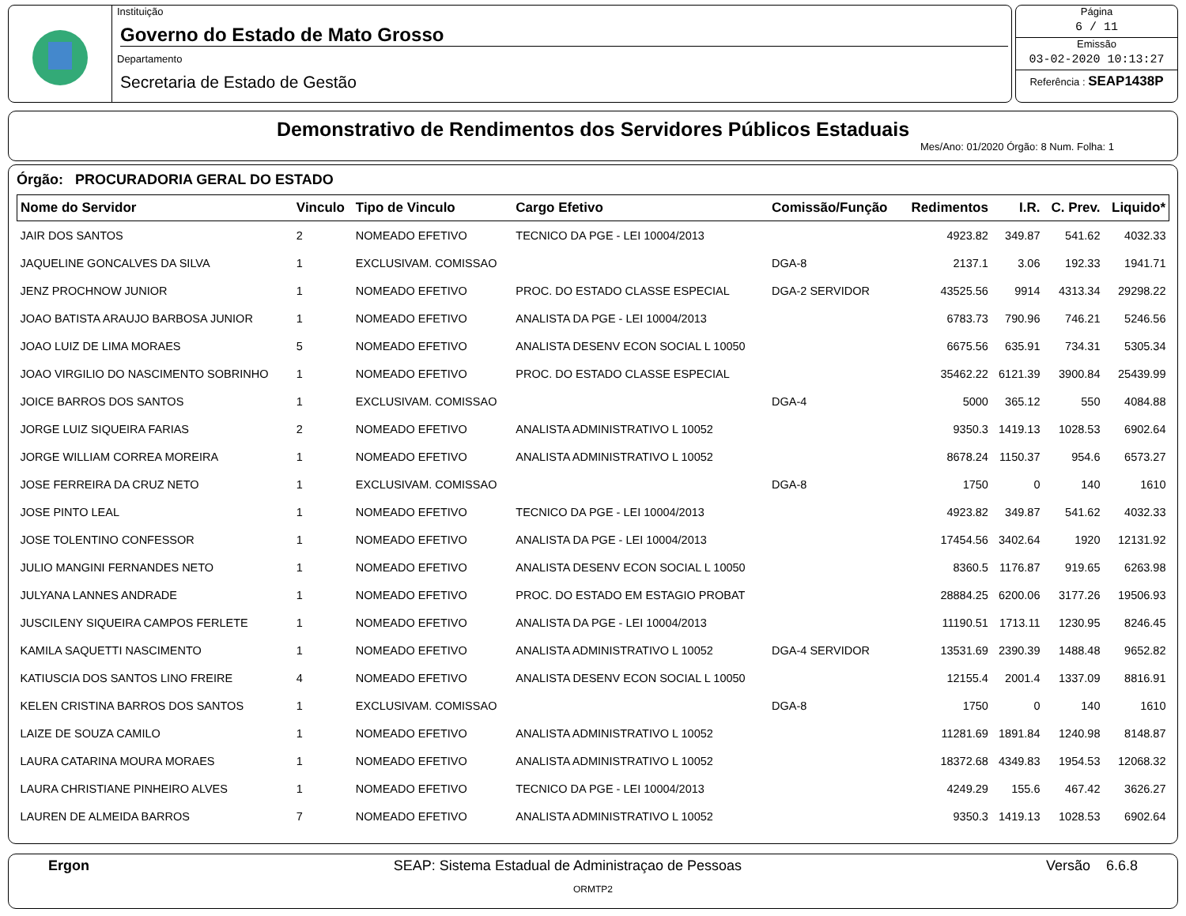Instituição
Governo do Estado de Mato Grosso
Departamento
Secretaria de Estado de Gestão
Página
6 / 11
Emissão
03-02-2020 10:13:27
Referência : SEAP1438P
Demonstrativo de Rendimentos dos Servidores Públicos Estaduais
Mes/Ano: 01/2020 Órgão: 8 Num. Folha: 1
Órgão: PROCURADORIA GERAL DO ESTADO
| Nome do Servidor | Vinculo | Tipo de Vinculo | Cargo Efetivo | Comissão/Função | Redimentos | I.R. | C. Prev. | Liquido* |
| --- | --- | --- | --- | --- | --- | --- | --- | --- |
| JAIR DOS SANTOS | 2 | NOMEADO EFETIVO | TECNICO DA PGE - LEI 10004/2013 | | 4923.82 | 349.87 | 541.62 | 4032.33 |
| JAQUELINE GONCALVES DA SILVA | 1 | EXCLUSIVAM. COMISSAO | | DGA-8 | 2137.1 | 3.06 | 192.33 | 1941.71 |
| JENZ PROCHNOW JUNIOR | 1 | NOMEADO EFETIVO | PROC. DO ESTADO CLASSE ESPECIAL | DGA-2 SERVIDOR | 43525.56 | 9914 | 4313.34 | 29298.22 |
| JOAO BATISTA ARAUJO BARBOSA JUNIOR | 1 | NOMEADO EFETIVO | ANALISTA DA PGE - LEI 10004/2013 | | 6783.73 | 790.96 | 746.21 | 5246.56 |
| JOAO LUIZ DE LIMA MORAES | 5 | NOMEADO EFETIVO | ANALISTA DESENV ECON SOCIAL L 10050 | | 6675.56 | 635.91 | 734.31 | 5305.34 |
| JOAO VIRGILIO DO NASCIMENTO SOBRINHO | 1 | NOMEADO EFETIVO | PROC. DO ESTADO CLASSE ESPECIAL | | 35462.22 | 6121.39 | 3900.84 | 25439.99 |
| JOICE BARROS DOS SANTOS | 1 | EXCLUSIVAM. COMISSAO | | DGA-4 | 5000 | 365.12 | 550 | 4084.88 |
| JORGE LUIZ SIQUEIRA FARIAS | 2 | NOMEADO EFETIVO | ANALISTA ADMINISTRATIVO L 10052 | | 9350.3 | 1419.13 | 1028.53 | 6902.64 |
| JORGE WILLIAM CORREA MOREIRA | 1 | NOMEADO EFETIVO | ANALISTA ADMINISTRATIVO L 10052 | | 8678.24 | 1150.37 | 954.6 | 6573.27 |
| JOSE FERREIRA DA CRUZ NETO | 1 | EXCLUSIVAM. COMISSAO | | DGA-8 | 1750 | 0 | 140 | 1610 |
| JOSE PINTO LEAL | 1 | NOMEADO EFETIVO | TECNICO DA PGE - LEI 10004/2013 | | 4923.82 | 349.87 | 541.62 | 4032.33 |
| JOSE TOLENTINO CONFESSOR | 1 | NOMEADO EFETIVO | ANALISTA DA PGE - LEI 10004/2013 | | 17454.56 | 3402.64 | 1920 | 12131.92 |
| JULIO MANGINI FERNANDES NETO | 1 | NOMEADO EFETIVO | ANALISTA DESENV ECON SOCIAL L 10050 | | 8360.5 | 1176.87 | 919.65 | 6263.98 |
| JULYANA LANNES ANDRADE | 1 | NOMEADO EFETIVO | PROC. DO ESTADO EM ESTAGIO PROBAT | | 28884.25 | 6200.06 | 3177.26 | 19506.93 |
| JUSCILENY SIQUEIRA CAMPOS FERLETE | 1 | NOMEADO EFETIVO | ANALISTA DA PGE - LEI 10004/2013 | | 11190.51 | 1713.11 | 1230.95 | 8246.45 |
| KAMILA SAQUETTI NASCIMENTO | 1 | NOMEADO EFETIVO | ANALISTA ADMINISTRATIVO L 10052 | DGA-4 SERVIDOR | 13531.69 | 2390.39 | 1488.48 | 9652.82 |
| KATIUSCIA DOS SANTOS LINO FREIRE | 4 | NOMEADO EFETIVO | ANALISTA DESENV ECON SOCIAL L 10050 | | 12155.4 | 2001.4 | 1337.09 | 8816.91 |
| KELEN CRISTINA BARROS DOS SANTOS | 1 | EXCLUSIVAM. COMISSAO | | DGA-8 | 1750 | 0 | 140 | 1610 |
| LAIZE DE SOUZA CAMILO | 1 | NOMEADO EFETIVO | ANALISTA ADMINISTRATIVO L 10052 | | 11281.69 | 1891.84 | 1240.98 | 8148.87 |
| LAURA CATARINA MOURA MORAES | 1 | NOMEADO EFETIVO | ANALISTA ADMINISTRATIVO L 10052 | | 18372.68 | 4349.83 | 1954.53 | 12068.32 |
| LAURA CHRISTIANE PINHEIRO ALVES | 1 | NOMEADO EFETIVO | TECNICO DA PGE - LEI 10004/2013 | | 4249.29 | 155.6 | 467.42 | 3626.27 |
| LAUREN DE ALMEIDA BARROS | 7 | NOMEADO EFETIVO | ANALISTA ADMINISTRATIVO L 10052 | | 9350.3 | 1419.13 | 1028.53 | 6902.64 |
Ergon SEAP: Sistema Estadual de Administraçao de Pessoas Versão 6.6.8
ORMTP2